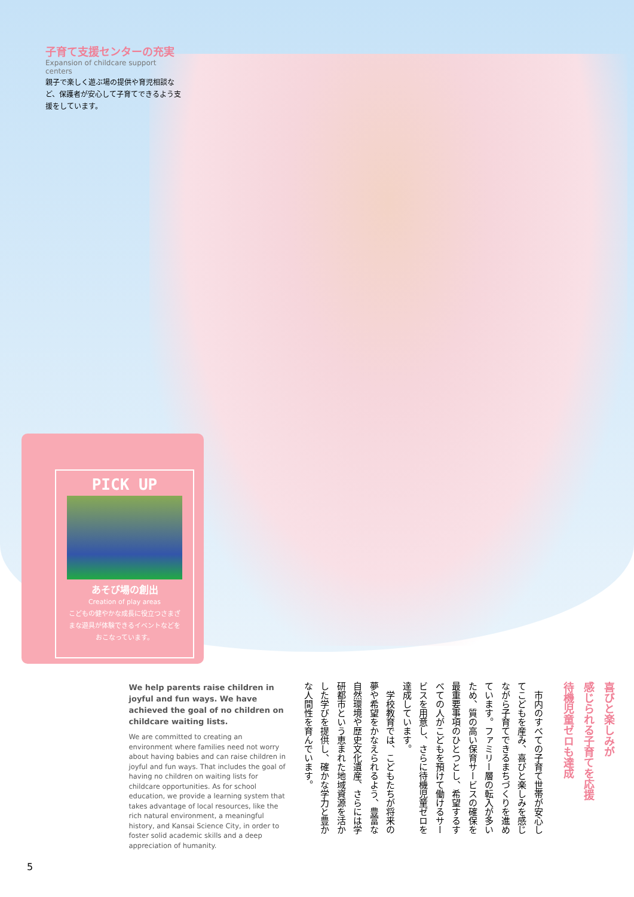子育て支援センターの充実
Expansion of childcare support centers
親子で楽しく遊ぶ場の提供や育児相談など、保護者が安心して子育てできるよう支援をしています。
PICK UP
あそび場の創出
Creation of play areas
こどもの健やかな成長に役立つさまざまな遊具が体験できるイベントなどをおこなっています。
喜びと楽しみが
感じられる子育てを応援
待機児童ゼロも達成
　市内のすべての子育て世帯が安心してこどもを産み、喜びと楽しみを感じながら子育てできるまちづくりを進めています。ファミリー層の転入が多いため、質の高い保育サービスの確保を最重要事項のひとつとし、希望するすべての人がこどもを預けて働けるサービスを用意し、さらに待機児童ゼロを達成しています。
　学校教育では、こどもたちが将来の夢や希望をかなえられるよう、豊富な自然環境や歴史文化遺産、さらには学研都市という恵まれた地域資源を活かした学びを提供し、確かな学力と豊かな人間性を育んでいます。
We help parents raise children in joyful and fun ways. We have achieved the goal of no children on childcare waiting lists.
We are committed to creating an environment where families need not worry about having babies and can raise children in joyful and fun ways. That includes the goal of having no children on waiting lists for childcare opportunities. As for school education, we provide a learning system that takes advantage of local resources, like the rich natural environment, a meaningful history, and Kansai Science City, in order to foster solid academic skills and a deep appreciation of humanity.
5